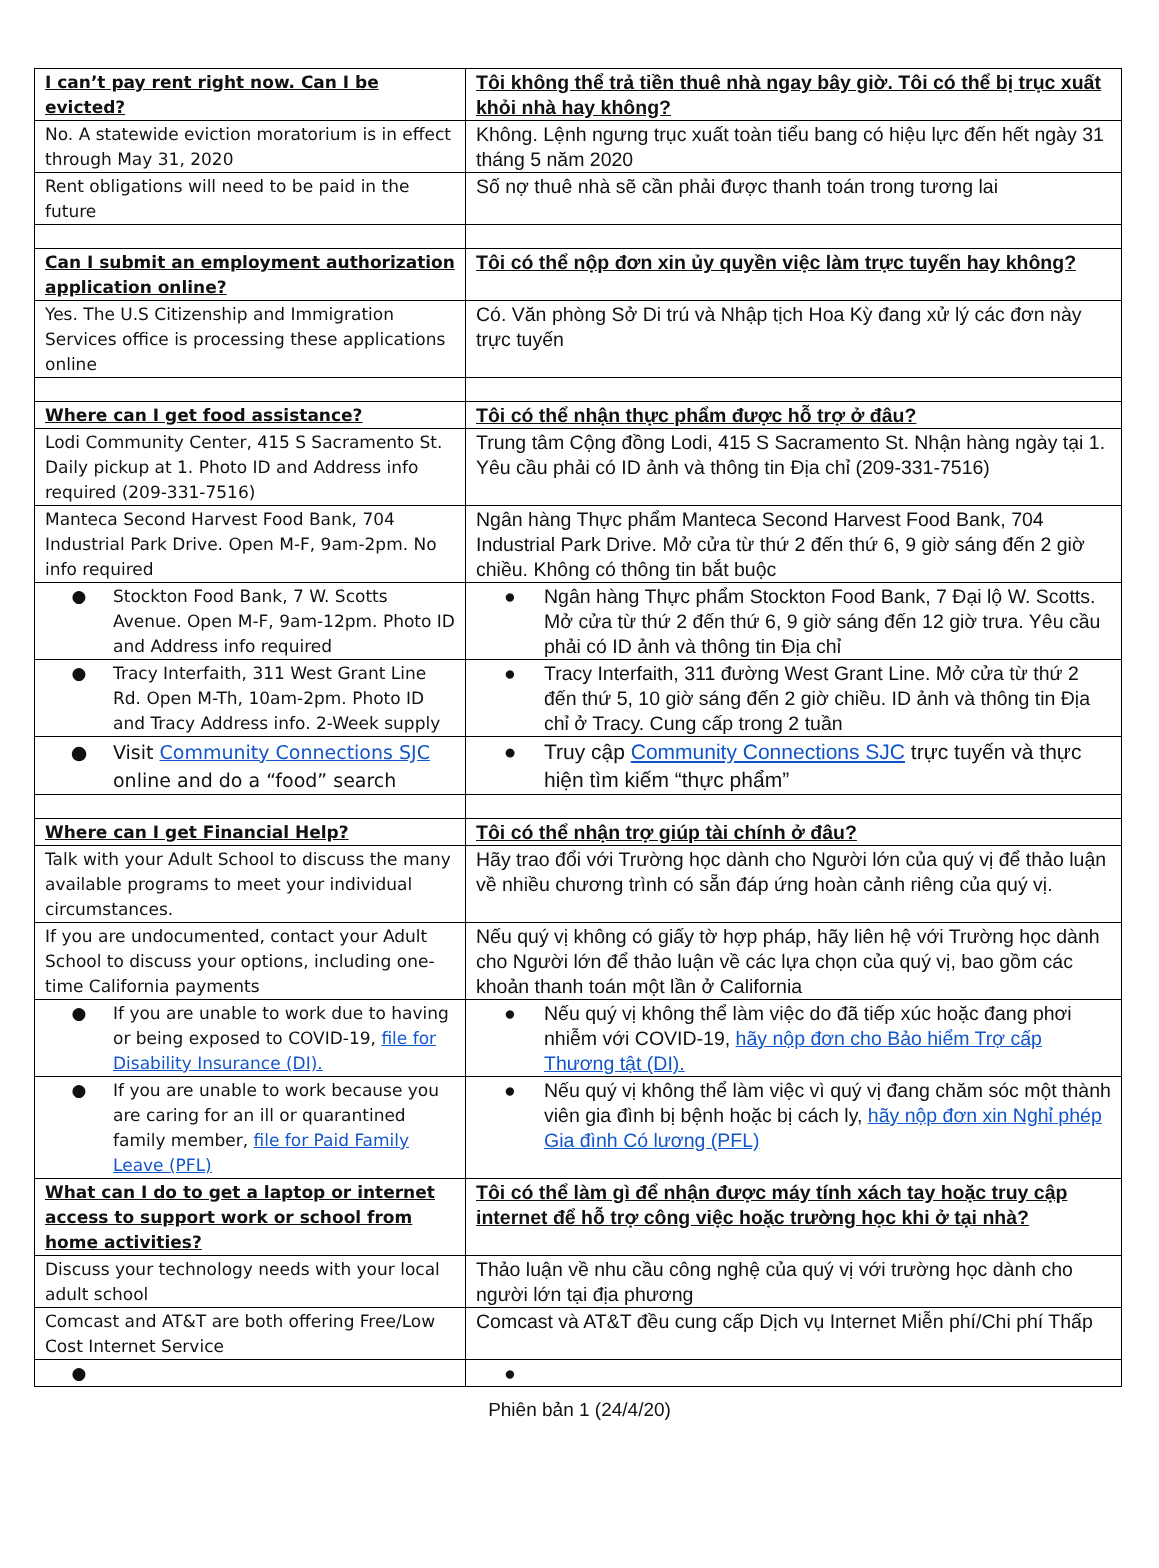| I can’t pay rent right now. Can I be evicted? | Tôi không thể trả tiền thuê nhà ngay bây giờ. Tôi có thể bị trục xuất khỏi nhà hay không? |
| No. A statewide eviction moratorium is in effect through May 31, 2020 | Không. Lệnh ngưng trục xuất toàn tiểu bang có hiệu lực đến hết ngày 31 tháng 5 năm 2020 |
| Rent obligations will need to be paid in the future | Số nợ thuê nhà sẽ cần phải được thanh toán trong tương lai |
| Can I submit an employment authorization application online? | Tôi có thể nộp đơn xin ủy quyền việc làm trực tuyến hay không? |
| Yes. The U.S Citizenship and Immigration Services office is processing these applications online | Có. Văn phòng Sở Di trú và Nhập tịch Hoa Kỳ đang xử lý các đơn này trực tuyến |
| Where can I get food assistance? | Tôi có thể nhận thực phẩm được hỗ trợ ở đâu? |
| Lodi Community Center, 415 S Sacramento St. Daily pickup at 1. Photo ID and Address info required (209-331-7516) | Trung tâm Cộng đồng Lodi, 415 S Sacramento St. Nhận hàng ngày tại 1. Yêu cầu phải có ID ảnh và thông tin Địa chỉ (209-331-7516) |
| Manteca Second Harvest Food Bank, 704 Industrial Park Drive. Open M-F, 9am-2pm. No info required | Ngân hàng Thực phẩm Manteca Second Harvest Food Bank, 704 Industrial Park Drive. Mở cửa từ thứ 2 đến thứ 6, 9 giờ sáng đến 2 giờ chiều. Không có thông tin bắt buộc |
| ● Stockton Food Bank, 7 W. Scotts Avenue. Open M-F, 9am-12pm. Photo ID and Address info required | ● Ngân hàng Thực phẩm Stockton Food Bank, 7 Đại lộ W. Scotts. Mở cửa từ thứ 2 đến thứ 6, 9 giờ sáng đến 12 giờ trưa. Yêu cầu phải có ID ảnh và thông tin Địa chỉ |
| ● Tracy Interfaith, 311 West Grant Line Rd. Open M-Th, 10am-2pm. Photo ID and Tracy Address info. 2-Week supply | ● Tracy Interfaith, 311 đường West Grant Line. Mở cửa từ thứ 2 đến thứ 5, 10 giờ sáng đến 2 giờ chiều. ID ảnh và thông tin Địa chỉ ở Tracy. Cung cấp trong 2 tuần |
| ● Visit Community Connections SJC online and do a “food” search | ● Truy cập Community Connections SJC trực tuyến và thực hiện tìm kiếm “thực phẩm” |
| Where can I get Financial Help? | Tôi có thể nhận trợ giúp tài chính ở đâu? |
| Talk with your Adult School to discuss the many available programs to meet your individual circumstances. | Hãy trao đổi với Trường học dành cho Người lớn của quý vị để thảo luận về nhiều chương trình có sẵn đáp ứng hoàn cảnh riêng của quý vị. |
| If you are undocumented, contact your Adult School to discuss your options, including one-time California payments | Nếu quý vị không có giấy tờ hợp pháp, hãy liên hệ với Trường học dành cho Người lớn để thảo luận về các lựa chọn của quý vị, bao gồm các khoản thanh toán một lần ở California |
| ● If you are unable to work due to having or being exposed to COVID-19, file for Disability Insurance (DI). | ● Nếu quý vị không thể làm việc do đã tiếp xúc hoặc đang phơi nhiễm với COVID-19, hãy nộp đơn cho Bảo hiểm Trợ cấp Thương tật (DI). |
| ● If you are unable to work because you are caring for an ill or quarantined family member, file for Paid Family Leave (PFL) | ● Nếu quý vị không thể làm việc vì quý vị đang chăm sóc một thành viên gia đình bị bệnh hoặc bị cách ly, hãy nộp đơn xin Nghỉ phép Gia đình Có lương (PFL) |
| What can I do to get a laptop or internet access to support work or school from home activities? | Tôi có thể làm gì để nhận được máy tính xách tay hoặc truy cập internet để hỗ trợ công việc hoặc trường học khi ở tại nhà? |
| Discuss your technology needs with your local adult school | Thảo luận về nhu cầu công nghệ của quý vị với trường học dành cho người lớn tại địa phương |
| Comcast and AT&T are both offering Free/Low Cost Internet Service | Comcast và AT&T đều cung cấp Dịch vụ Internet Miễn phí/Chi phí Thấp |
| ● | ● |
Phiên bản 1 (24/4/20)